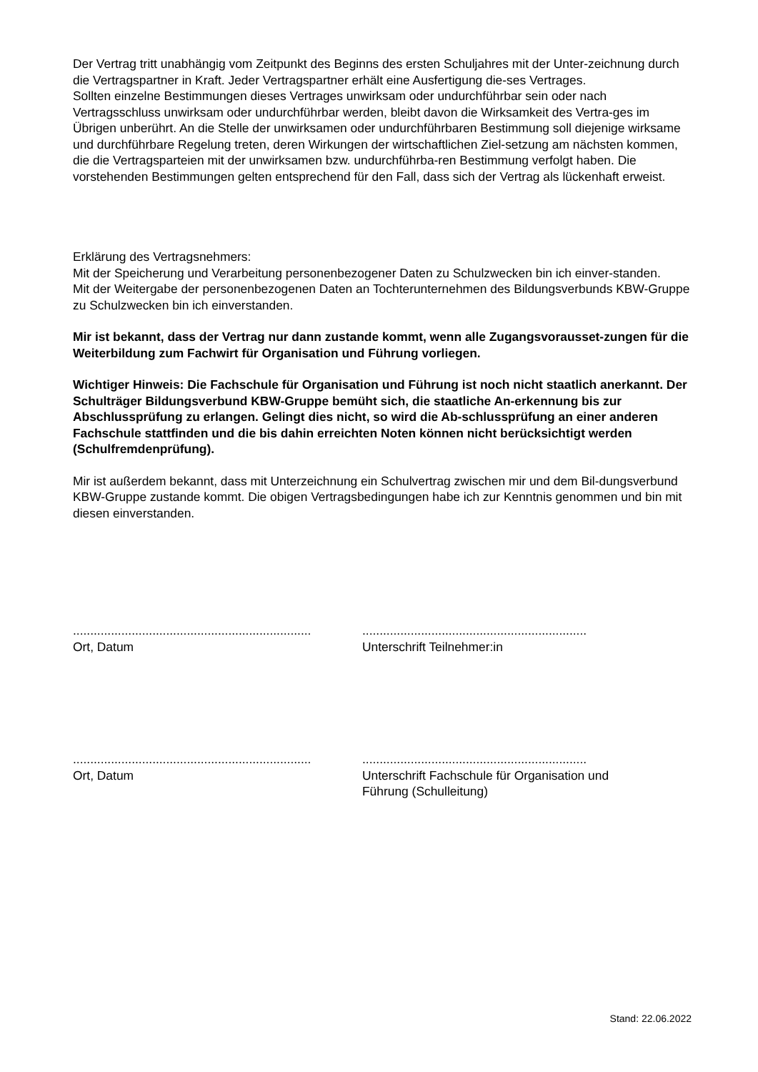Der Vertrag tritt unabhängig vom Zeitpunkt des Beginns des ersten Schuljahres mit der Unter-zeichnung durch die Vertragspartner in Kraft. Jeder Vertragspartner erhält eine Ausfertigung die-ses Vertrages.
Sollten einzelne Bestimmungen dieses Vertrages unwirksam oder undurchführbar sein oder nach Vertragsschluss unwirksam oder undurchführbar werden, bleibt davon die Wirksamkeit des Vertra-ges im Übrigen unberührt. An die Stelle der unwirksamen oder undurchführbaren Bestimmung soll diejenige wirksame und durchführbare Regelung treten, deren Wirkungen der wirtschaftlichen Ziel-setzung am nächsten kommen, die die Vertragsparteien mit der unwirksamen bzw. undurchführba-ren Bestimmung verfolgt haben. Die vorstehenden Bestimmungen gelten entsprechend für den Fall, dass sich der Vertrag als lückenhaft erweist.
Erklärung des Vertragsnehmers:
Mit der Speicherung und Verarbeitung personenbezogener Daten zu Schulzwecken bin ich einver-standen.
Mit der Weitergabe der personenbezogenen Daten an Tochterunternehmen des Bildungsverbunds KBW-Gruppe zu Schulzwecken bin ich einverstanden.
Mir ist bekannt, dass der Vertrag nur dann zustande kommt, wenn alle Zugangsvorausset-zungen für die Weiterbildung zum Fachwirt für Organisation und Führung vorliegen.
Wichtiger Hinweis: Die Fachschule für Organisation und Führung ist noch nicht staatlich anerkannt. Der Schulträger Bildungsverbund KBW-Gruppe bemüht sich, die staatliche An-erkennung bis zur Abschlussprüfung zu erlangen. Gelingt dies nicht, so wird die Ab-schlussprüfung an einer anderen Fachschule stattfinden und die bis dahin erreichten Noten können nicht berücksichtigt werden (Schulfremdenprüfung).
Mir ist außerdem bekannt, dass mit Unterzeichnung ein Schulvertrag zwischen mir und dem Bil-dungsverbund KBW-Gruppe zustande kommt. Die obigen Vertragsbedingungen habe ich zur Kenntnis genommen und bin mit diesen einverstanden.
.....................................................................
Ort, Datum
.................................................................
Unterschrift Teilnehmer:in
.....................................................................
Ort, Datum
.................................................................
Unterschrift Fachschule für Organisation und Führung (Schulleitung)
Stand: 22.06.2022